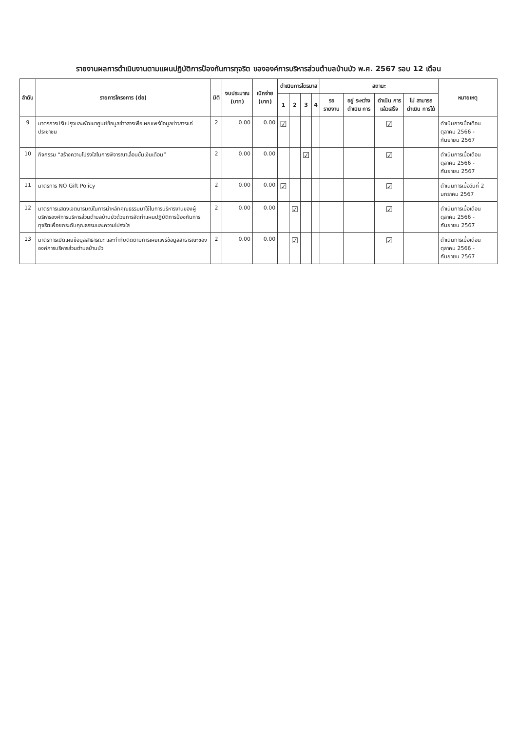รายงานผลการดำเนินงานตามแผนปฏิบัติการป้องกันการทุจริต ขององค์การบริหารส่วนตำบลบ้านบัว พ.ศ. 2567 รอบ 12 เดือน
| ลำดับ | รายการโครงการ (ต่อ) | มิติ | งบประมาณ (บาท) | เบิกจ่าย (บาท) | ดำเนินการไตรมาส | | | | สถานะ | | | | หมายเหตุ |
| --- | --- | --- | --- | --- | --- | --- | --- | --- | --- | --- | --- | --- | --- |
| | | | | | 1 | 2 | 3 | 4 | รอ รายงาน | อยู่ ระหว่าง ดำเนิน การ | ดำเนิน การ แล้วเสร็จ | ไม่ สามารถ ดำเนิน การได้ | |
| 9 | มาตรการปรับปรุงและพัฒนาศูนย์ข้อมูลข่าวสารเพื่อเผยแพร่ข้อมูลข่าวสารแก่ประชาชน | 2 | 0.00 | 0.00 | ☑ | | | | | | ☑ | | ดำเนินการเมื่อเดือน ตุลาคม 2566 - กันยายน 2567 |
| 10 | กิจกรรม “สร้างความโปร่งใสในการพิจารณาเลื่อนขั้นเงินเดือน” | 2 | 0.00 | 0.00 | | | ☑ | | | | ☑ | | ดำเนินการเมื่อเดือน ตุลาคม 2566 - กันยายน 2567 |
| 11 | มาตรการ NO Gift Policy | 2 | 0.00 | 0.00 | ☑ | | | | | | ☑ | | ดำเนินการเมื่อวันที่ 2 มกราคม 2567 |
| 12 | มาตรการแสดงเจตนารมณ์ในการนำหลักคุณธรรมมาใช้ในการบริหารงานของผู้บริหารองค์การบริหารส่วนตำบลบ้านบัวด้วยการจัดทำแผนปฏิบัติการป้องกันการทุจริตเพื่อยกระดับคุณธรรมและความโปร่งใส | 2 | 0.00 | 0.00 | | ☑ | | | | | ☑ | | ดำเนินการเมื่อเดือน ตุลาคม 2566 - กันยายน 2567 |
| 13 | มาตรการเปิดเผยข้อมูลสาธารณะ และกำกับติดตามการเผยแพร่ข้อมูลสาธารณะขององค์การบริหารส่วนตำบลบ้านบัว | 2 | 0.00 | 0.00 | | ☑ | | | | | ☑ | | ดำเนินการเมื่อเดือน ตุลาคม 2566 - กันยายน 2567 |